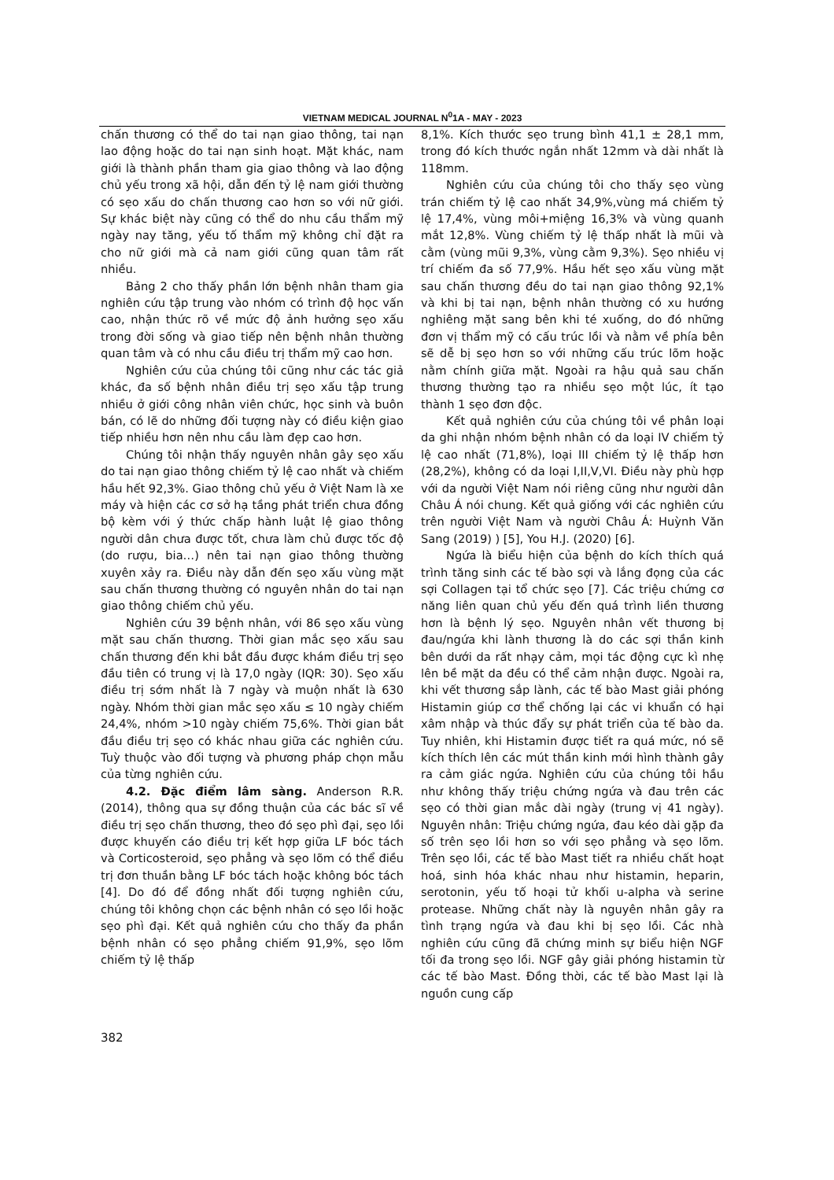VIETNAM MEDICAL JOURNAL N<sup>0</sup>1A - MAY - 2023
chấn thương có thể do tai nạn giao thông, tai nạn lao động hoặc do tai nạn sinh hoạt. Mặt khác, nam giới là thành phần tham gia giao thông và lao động chủ yếu trong xã hội, dẫn đến tỷ lệ nam giới thường có sẹo xấu do chấn thương cao hơn so với nữ giới. Sự khác biệt này cũng có thể do nhu cầu thẩm mỹ ngày nay tăng, yếu tố thẩm mỹ không chỉ đặt ra cho nữ giới mà cả nam giới cũng quan tâm rất nhiều.
Bảng 2 cho thấy phần lớn bệnh nhân tham gia nghiên cứu tập trung vào nhóm có trình độ học vấn cao, nhận thức rõ về mức độ ảnh hưởng sẹo xấu trong đời sống và giao tiếp nên bệnh nhân thường quan tâm và có nhu cầu điều trị thẩm mỹ cao hơn.
Nghiên cứu của chúng tôi cũng như các tác giả khác, đa số bệnh nhân điều trị sẹo xấu tập trung nhiều ở giới công nhân viên chức, học sinh và buôn bán, có lẽ do những đối tượng này có điều kiện giao tiếp nhiều hơn nên nhu cầu làm đẹp cao hơn.
Chúng tôi nhận thấy nguyên nhân gây sẹo xấu do tai nạn giao thông chiếm tỷ lệ cao nhất và chiếm hầu hết 92,3%. Giao thông chủ yếu ở Việt Nam là xe máy và hiện các cơ sở hạ tầng phát triển chưa đồng bộ kèm với ý thức chấp hành luật lệ giao thông người dân chưa được tốt, chưa làm chủ được tốc độ (do rượu, bia…) nên tai nạn giao thông thường xuyên xảy ra. Điều này dẫn đến sẹo xấu vùng mặt sau chấn thương thường có nguyên nhân do tai nạn giao thông chiếm chủ yếu.
Nghiên cứu 39 bệnh nhân, với 86 sẹo xấu vùng mặt sau chấn thương. Thời gian mắc sẹo xấu sau chấn thương đến khi bắt đầu được khám điều trị sẹo đầu tiên có trung vị là 17,0 ngày (IQR: 30). Sẹo xấu điều trị sớm nhất là 7 ngày và muộn nhất là 630 ngày. Nhóm thời gian mắc sẹo xấu ≤ 10 ngày chiếm 24,4%, nhóm >10 ngày chiếm 75,6%. Thời gian bắt đầu điều trị sẹo có khác nhau giữa các nghiên cứu. Tuỳ thuộc vào đối tượng và phương pháp chọn mẫu của từng nghiên cứu.
4.2. Đặc điểm lâm sàng. Anderson R.R. (2014), thông qua sự đồng thuận của các bác sĩ về điều trị sẹo chấn thương, theo đó sẹo phì đại, sẹo lồi được khuyến cáo điều trị kết hợp giữa LF bóc tách và Corticosteroid, sẹo phẳng và sẹo lõm có thể điều trị đơn thuần bằng LF bóc tách hoặc không bóc tách [4]. Do đó để đồng nhất đối tượng nghiên cứu, chúng tôi không chọn các bệnh nhân có sẹo lồi hoặc sẹo phì đại. Kết quả nghiên cứu cho thấy đa phần bệnh nhân có sẹo phẳng chiếm 91,9%, sẹo lõm chiếm tỷ lệ thấp
8,1%. Kích thước sẹo trung bình 41,1 ± 28,1 mm, trong đó kích thước ngắn nhất 12mm và dài nhất là 118mm.
Nghiên cứu của chúng tôi cho thấy sẹo vùng trán chiếm tỷ lệ cao nhất 34,9%,vùng má chiếm tỷ lệ 17,4%, vùng môi+miệng 16,3% và vùng quanh mắt 12,8%. Vùng chiếm tỷ lệ thấp nhất là mũi và cằm (vùng mũi 9,3%, vùng cằm 9,3%). Sẹo nhiều vị trí chiếm đa số 77,9%. Hầu hết sẹo xấu vùng mặt sau chấn thương đều do tai nạn giao thông 92,1% và khi bị tai nạn, bệnh nhân thường có xu hướng nghiêng mặt sang bên khi té xuống, do đó những đơn vị thẩm mỹ có cấu trúc lồi và nằm về phía bên sẽ dễ bị sẹo hơn so với những cấu trúc lõm hoặc nằm chính giữa mặt. Ngoài ra hậu quả sau chấn thương thường tạo ra nhiều sẹo một lúc, ít tạo thành 1 sẹo đơn độc.
Kết quả nghiên cứu của chúng tôi về phân loại da ghi nhận nhóm bệnh nhân có da loại IV chiếm tỷ lệ cao nhất (71,8%), loại III chiếm tỷ lệ thấp hơn (28,2%), không có da loại I,II,V,VI. Điều này phù hợp với da người Việt Nam nói riêng cũng như người dân Châu Á nói chung. Kết quả giống với các nghiên cứu trên người Việt Nam và người Châu Á: Huỳnh Văn Sang (2019) ) [5], You H.J. (2020) [6].
Ngứa là biểu hiện của bệnh do kích thích quá trình tăng sinh các tế bào sợi và lắng đọng của các sợi Collagen tại tổ chức sẹo [7]. Các triệu chứng cơ năng liên quan chủ yếu đến quá trình liền thương hơn là bệnh lý sẹo. Nguyên nhân vết thương bị đau/ngứa khi lành thương là do các sợi thần kinh bên dưới da rất nhạy cảm, mọi tác động cực kì nhẹ lên bề mặt da đều có thể cảm nhận được. Ngoài ra, khi vết thương sắp lành, các tế bào Mast giải phóng Histamin giúp cơ thể chống lại các vi khuẩn có hại xâm nhập và thúc đẩy sự phát triển của tế bào da. Tuy nhiên, khi Histamin được tiết ra quá mức, nó sẽ kích thích lên các mút thần kinh mới hình thành gây ra cảm giác ngứa. Nghiên cứu của chúng tôi hầu như không thấy triệu chứng ngứa và đau trên các sẹo có thời gian mắc dài ngày (trung vị 41 ngày). Nguyên nhân: Triệu chứng ngứa, đau kéo dài gặp đa số trên sẹo lồi hơn so với sẹo phẳng và sẹo lõm. Trên sẹo lồi, các tế bào Mast tiết ra nhiều chất hoạt hoá, sinh hóa khác nhau như histamin, heparin, serotonin, yếu tố hoại tử khối u-alpha và serine protease. Những chất này là nguyên nhân gây ra tình trạng ngứa và đau khi bị sẹo lồi. Các nhà nghiên cứu cũng đã chứng minh sự biểu hiện NGF tối đa trong sẹo lồi. NGF gây giải phóng histamin từ các tế bào Mast. Đồng thời, các tế bào Mast lại là nguồn cung cấp
382